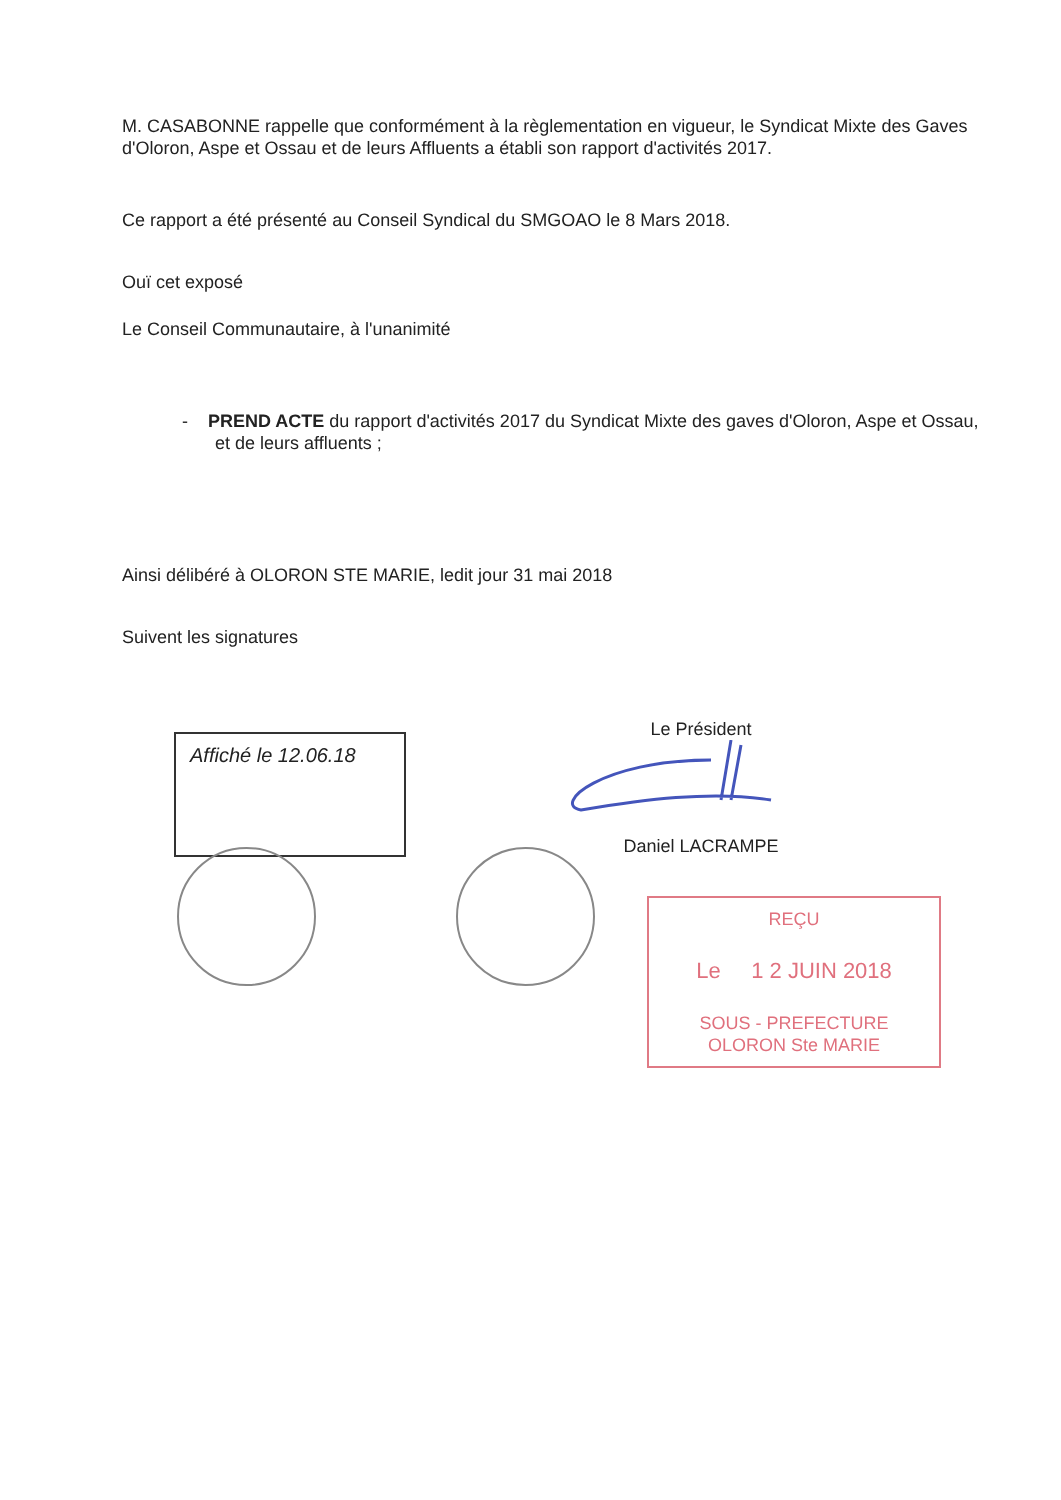M. CASABONNE rappelle que conformément à la règlementation en vigueur, le Syndicat Mixte des Gaves d'Oloron, Aspe et Ossau et de leurs Affluents a établi son rapport d'activités 2017.
Ce rapport a été présenté au Conseil Syndical du SMGOAO le 8 Mars 2018.
Ouï cet exposé
Le Conseil Communautaire, à l'unanimité
- PREND ACTE du rapport d'activités 2017 du Syndicat Mixte des gaves d'Oloron, Aspe et Ossau, et de leurs affluents ;
Ainsi délibéré à OLORON STE MARIE, ledit jour 31 mai 2018
Suivent les signatures
Affiché le 12.06.18
Le Président
Daniel LACRAMPE
REÇU
Le 1 2 JUIN 2018
SOUS - PREFECTURE
OLORON Ste MARIE